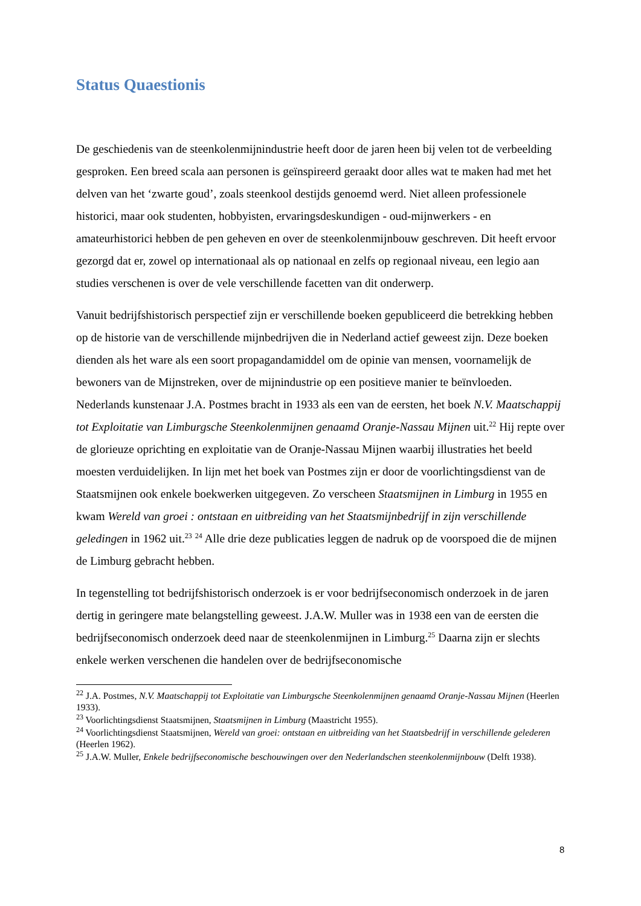Status Quaestionis
De geschiedenis van de steenkolenmijnindustrie heeft door de jaren heen bij velen tot de verbeelding gesproken. Een breed scala aan personen is geïnspireerd geraakt door alles wat te maken had met het delven van het ‘zwarte goud’, zoals steenkool destijds genoemd werd. Niet alleen professionele historici, maar ook studenten, hobbyisten, ervaringsdeskundigen - oud-mijnwerkers - en amateurhistorici hebben de pen geheven en over de steenkolenmijnbouw geschreven. Dit heeft ervoor gezorgd dat er, zowel op internationaal als op nationaal en zelfs op regionaal niveau, een legio aan studies verschenen is over de vele verschillende facetten van dit onderwerp.
Vanuit bedrijfshistorisch perspectief zijn er verschillende boeken gepubliceerd die betrekking hebben op de historie van de verschillende mijnbedrijven die in Nederland actief geweest zijn. Deze boeken dienden als het ware als een soort propagandamiddel om de opinie van mensen, voornamelijk de bewoners van de Mijnstreken, over de mijnindustrie op een positieve manier te beïnvloeden. Nederlands kunstenaar J.A. Postmes bracht in 1933 als een van de eersten, het boek N.V. Maatschappij tot Exploitatie van Limburgsche Steenkolenmijnen genaamd Oranje-Nassau Mijnen uit.<sup>22</sup> Hij repte over de glorieuze oprichting en exploitatie van de Oranje-Nassau Mijnen waarbij illustraties het beeld moesten verduidelijken. In lijn met het boek van Postmes zijn er door de voorlichtingsdienst van de Staatsmijnen ook enkele boekwerken uitgegeven. Zo verscheen Staatsmijnen in Limburg in 1955 en kwam Wereld van groei : ontstaan en uitbreiding van het Staatsmijnbedrijf in zijn verschillende geledingen in 1962 uit.<sup>23</sup> <sup>24</sup> Alle drie deze publicaties leggen de nadruk op de voorspoed die de mijnen de Limburg gebracht hebben.
In tegenstelling tot bedrijfshistorisch onderzoek is er voor bedrijfseconomisch onderzoek in de jaren dertig in geringere mate belangstelling geweest. J.A.W. Muller was in 1938 een van de eersten die bedrijfseconomisch onderzoek deed naar de steenkolenmijnen in Limburg.<sup>25</sup> Daarna zijn er slechts enkele werken verschenen die handelen over de bedrijfseconomische
<sup>22</sup> J.A. Postmes, N.V. Maatschappij tot Exploitatie van Limburgsche Steenkolenmijnen genaamd Oranje-Nassau Mijnen (Heerlen 1933).
<sup>23</sup> Voorlichtingsdienst Staatsmijnen, Staatsmijnen in Limburg (Maastricht 1955).
<sup>24</sup> Voorlichtingsdienst Staatsmijnen, Wereld van groei: ontstaan en uitbreiding van het Staatsbedrijf in verschillende gelederen (Heerlen 1962).
<sup>25</sup> J.A.W. Muller, Enkele bedrijfseconomische beschouwingen over den Nederlandschen steenkolenmijnbouw (Delft 1938).
8